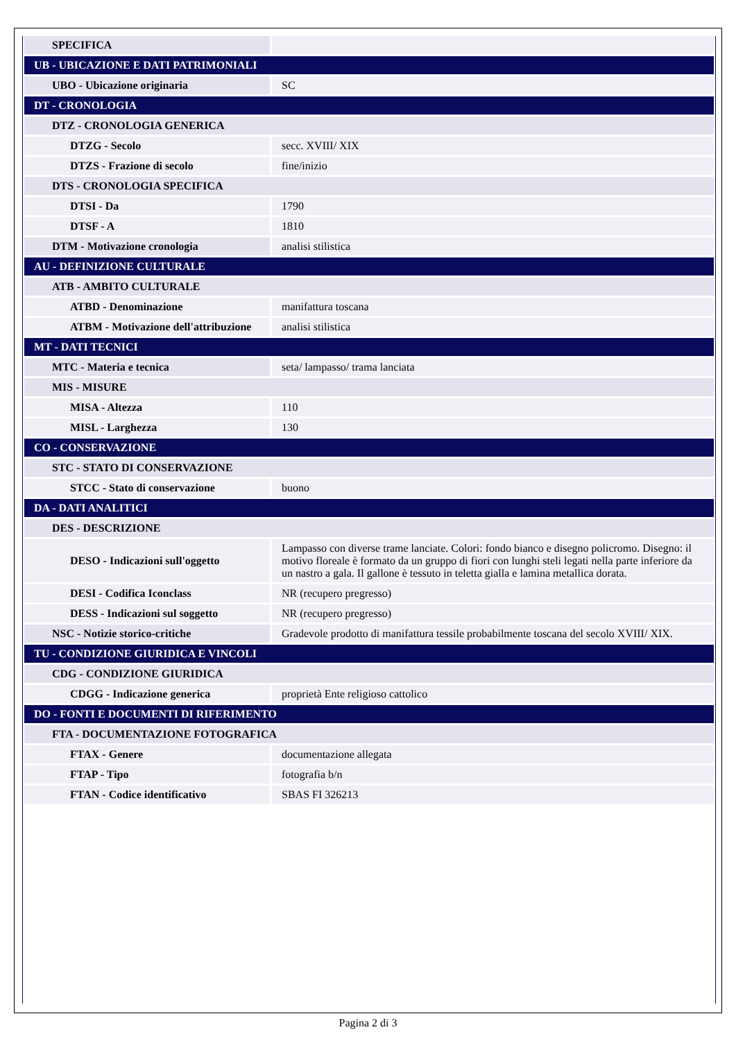| SPECIFICA | |
| UB - UBICAZIONE E DATI PATRIMONIALI | |
| UBO - Ubicazione originaria | SC |
| DT - CRONOLOGIA | |
| DTZ - CRONOLOGIA GENERICA | |
| DTZG - Secolo | secc. XVIII/ XIX |
| DTZS - Frazione di secolo | fine/inizio |
| DTS - CRONOLOGIA SPECIFICA | |
| DTSI - Da | 1790 |
| DTSF - A | 1810 |
| DTM - Motivazione cronologia | analisi stilistica |
| AU - DEFINIZIONE CULTURALE | |
| ATB - AMBITO CULTURALE | |
| ATBD - Denominazione | manifattura toscana |
| ATBM - Motivazione dell'attribuzione | analisi stilistica |
| MT - DATI TECNICI | |
| MTC - Materia e tecnica | seta/ lampasso/ trama lanciata |
| MIS - MISURE | |
| MISA - Altezza | 110 |
| MISL - Larghezza | 130 |
| CO - CONSERVAZIONE | |
| STC - STATO DI CONSERVAZIONE | |
| STCC - Stato di conservazione | buono |
| DA - DATI ANALITICI | |
| DES - DESCRIZIONE | |
| DESO - Indicazioni sull'oggetto | Lampasso con diverse trame lanciate. Colori: fondo bianco e disegno policromo. Disegno: il motivo floreale è formato da un gruppo di fiori con lunghi steli legati nella parte inferiore da un nastro a gala. Il gallone è tessuto in teletta gialla e lamina metallica dorata. |
| DESI - Codifica Iconclass | NR (recupero pregresso) |
| DESS - Indicazioni sul soggetto | NR (recupero pregresso) |
| NSC - Notizie storico-critiche | Gradevole prodotto di manifattura tessile probabilmente toscana del secolo XVIII/ XIX. |
| TU - CONDIZIONE GIURIDICA E VINCOLI | |
| CDG - CONDIZIONE GIURIDICA | |
| CDGG - Indicazione generica | proprietà Ente religioso cattolico |
| DO - FONTI E DOCUMENTI DI RIFERIMENTO | |
| FTA - DOCUMENTAZIONE FOTOGRAFICA | |
| FTAX - Genere | documentazione allegata |
| FTAP - Tipo | fotografia b/n |
| FTAN - Codice identificativo | SBAS FI 326213 |
Pagina 2 di 3